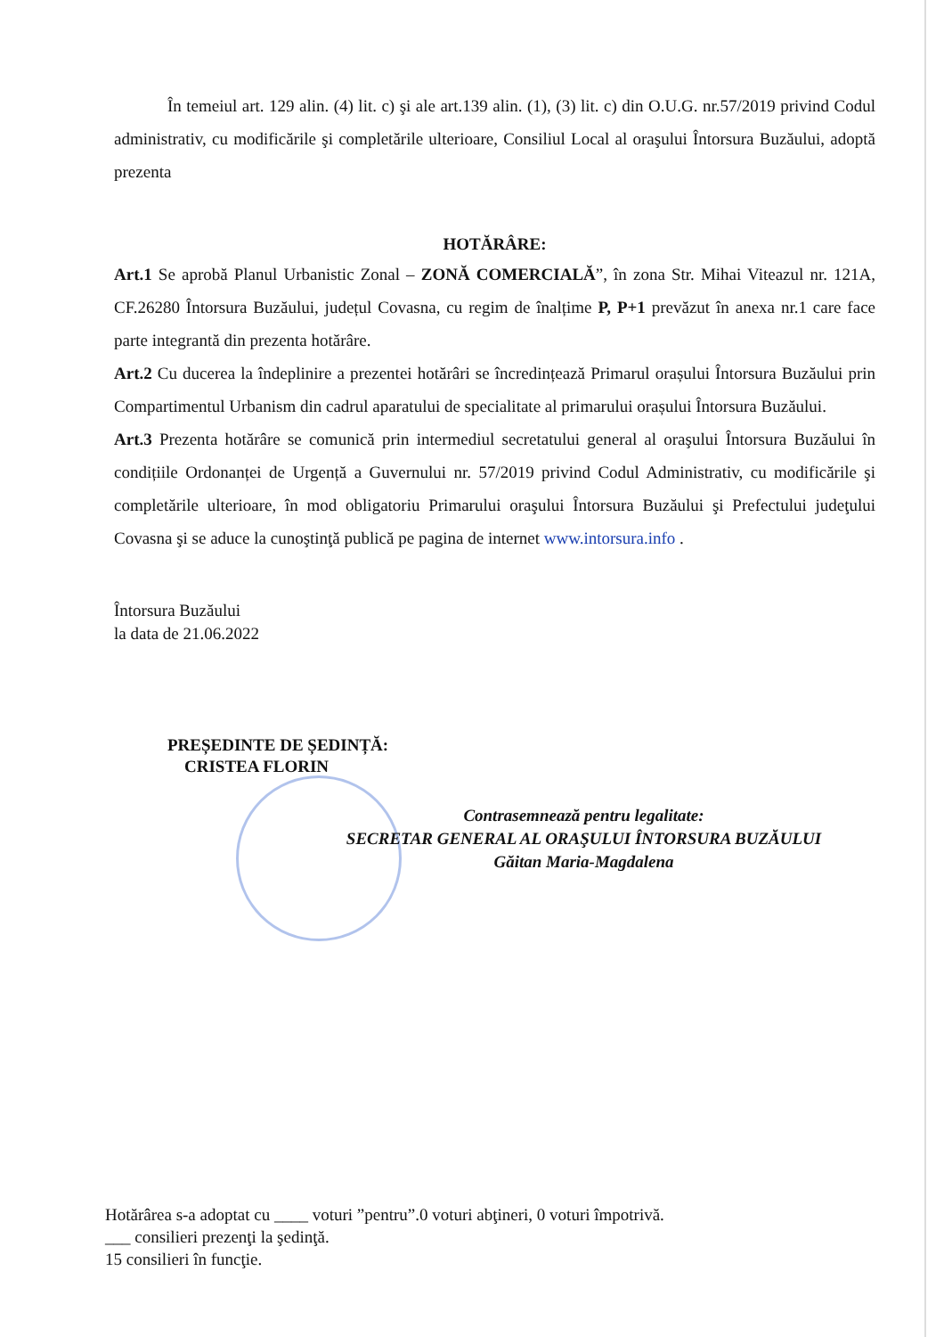În temeiul art. 129 alin. (4) lit. c) şi ale art.139 alin. (1), (3) lit. c) din O.U.G. nr.57/2019 privind Codul administrativ, cu modificările şi completările ulterioare, Consiliul Local al oraşului Întorsura Buzăului, adoptă prezenta
HOTĂRÂRE:
Art.1 Se aprobă Planul Urbanistic Zonal – ZONĂ COMERCIALĂ”, în zona Str. Mihai Viteazul nr. 121A, CF.26280 Întorsura Buzăului, județul Covasna, cu regim de înalțime P, P+1 prevăzut în anexa nr.1 care face parte integrantă din prezenta hotărâre.
Art.2 Cu ducerea la îndeplinire a prezentei hotărâri se încredințează Primarul orașului Întorsura Buzăului prin Compartimentul Urbanism din cadrul aparatului de specialitate al primarului orașului Întorsura Buzăului.
Art.3 Prezenta hotărâre se comunică prin intermediul secretatului general al oraşului Întorsura Buzăului în condițiile Ordonanței de Urgență a Guvernului nr. 57/2019 privind Codul Administrativ, cu modificările şi completările ulterioare, în mod obligatoriu Primarului oraşului Întorsura Buzăului şi Prefectului judeţului Covasna şi se aduce la cunoştinţă publică pe pagina de internet www.intorsura.info .
Întorsura Buzăului
la data de 21.06.2022
PREȘEDINTE DE ȘEDINȚĂ:
CRISTEA FLORIN
Contrasemnează pentru legalitate:
SECRETAR GENERAL AL ORAŞULUI ÎNTORSURA BUZĂULUI
Găitan Maria-Magdalena
Hotărârea s-a adoptat cu ____ voturi ”pentru”.0 voturi abţineri, 0 voturi împotrivă.
___ consilieri prezenţi la şedinţă.
15 consilieri în funcţie.